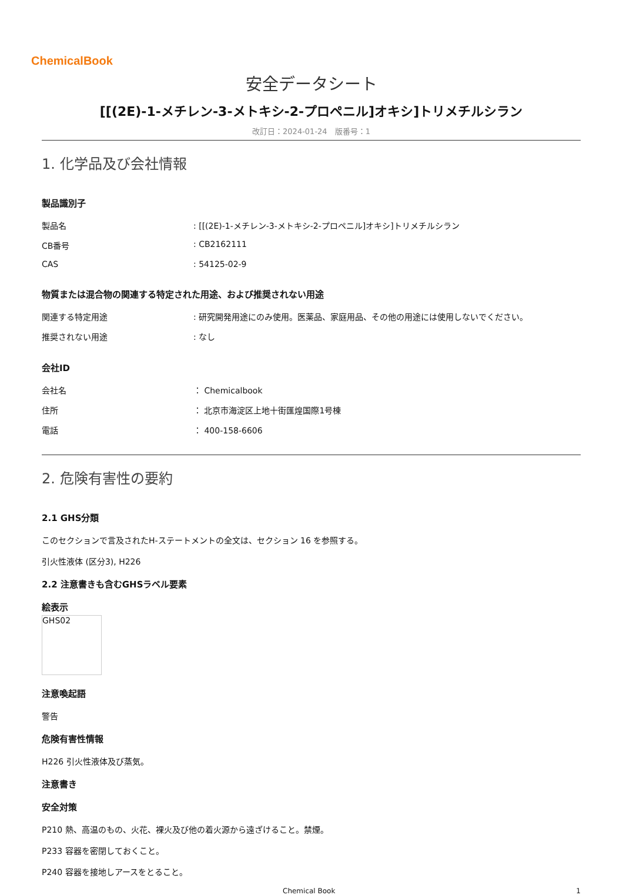ChemicalBook
安全データシート
[[(2E)-1-メチレン-3-メトキシ-2-プロペニル]オキシ]トリメチルシラン
改訂日：2024-01-24　版番号：1
1. 化学品及び会社情報
製品識別子
| 製品名 | : [[(2E)-1-メチレン-3-メトキシ-2-プロペニル]オキシ]トリメチルシラン |
| CB番号 | : CB2162111 |
| CAS | : 54125-02-9 |
物質または混合物の関連する特定された用途、および推奨されない用途
| 関連する特定用途 | : 研究開発用途にのみ使用。医薬品、家庭用品、その他の用途には使用しないでください。 |
| 推奨されない用途 | : なし |
会社ID
| 会社名 | ： Chemicalbook |
| 住所 | ： 北京市海淀区上地十街匯煌国際1号棟 |
| 電話 | ： 400-158-6606 |
2. 危険有害性の要約
2.1 GHS分類
このセクションで言及されたH-ステートメントの全文は、セクション 16 を参照する。
引火性液体 (区分3), H226
2.2 注意書きも含むGHSラベル要素
絵表示
GHS02
注意喚起語
警告
危険有害性情報
H226 引火性液体及び蒸気。
注意書き
安全対策
P210 熱、高温のもの、火花、裸火及び他の着火源から遠ざけること。禁煙。
P233 容器を密閉しておくこと。
P240 容器を接地しアースをとること。
Chemical Book 1